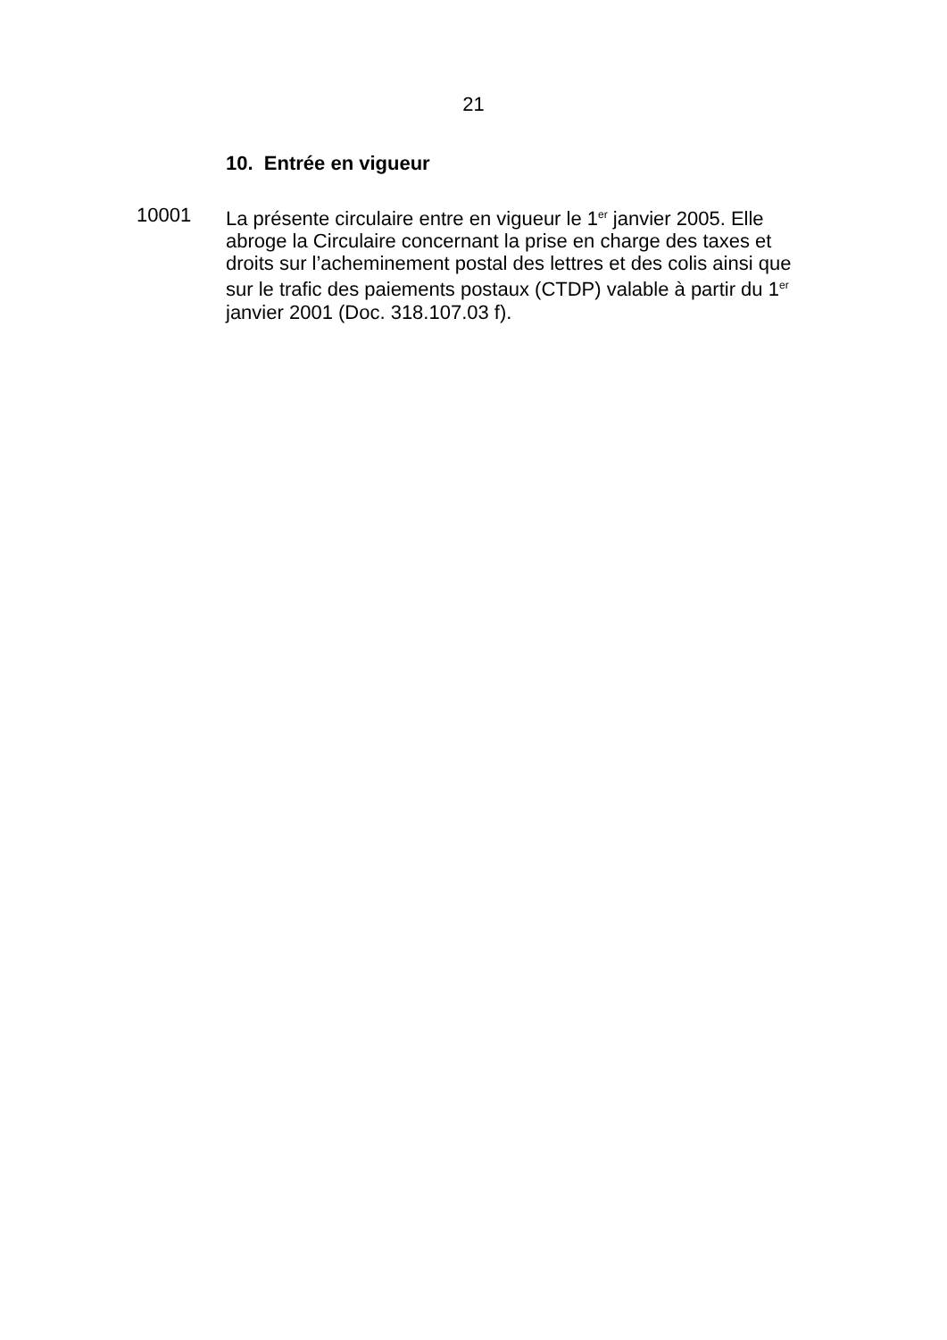21
10. Entrée en vigueur
10001 La présente circulaire entre en vigueur le 1<sup>er</sup> janvier 2005. Elle abroge la Circulaire concernant la prise en charge des taxes et droits sur l’acheminement postal des lettres et des colis ainsi que sur le trafic des paiements postaux (CTDP) valable à partir du 1<sup>er</sup> janvier 2001 (Doc. 318.107.03 f).